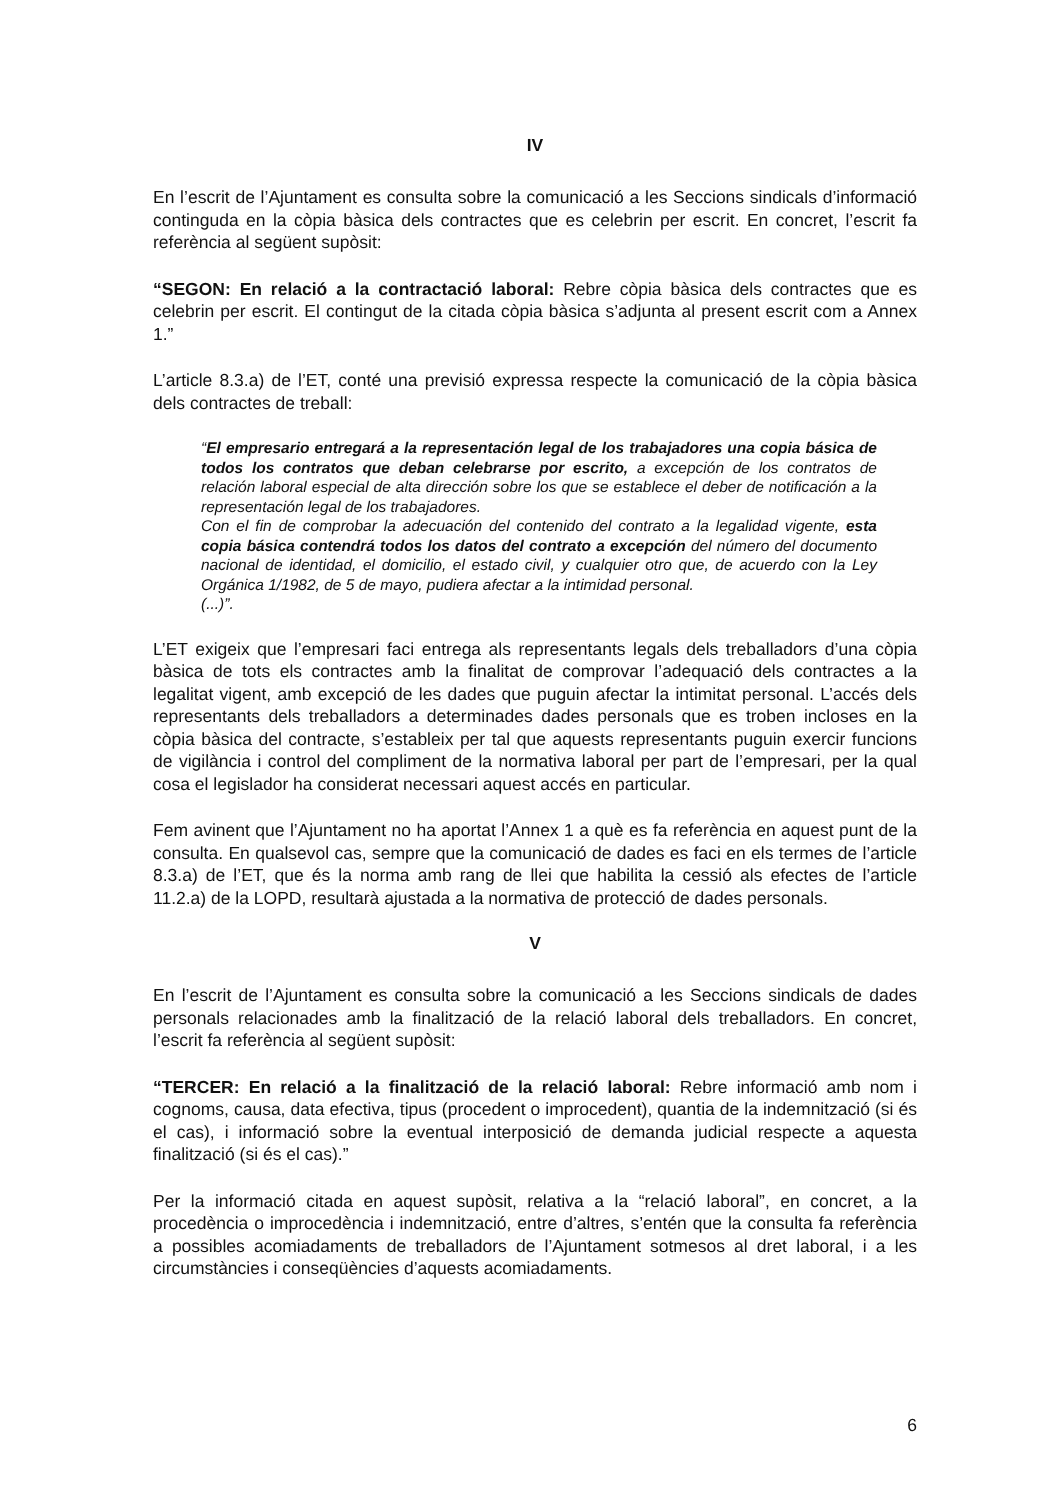IV
En l’escrit de l’Ajuntament es consulta sobre la comunicació a les Seccions sindicals d’informació continguda en la còpia bàsica dels contractes que es celebrin per escrit. En concret, l’escrit fa referència al següent supòsit:
“SEGON: En relació a la contractació laboral: Rebre còpia bàsica dels contractes que es celebrin per escrit. El contingut de la citada còpia bàsica s’adjunta al present escrit com a Annex 1.”
L’article 8.3.a) de l’ET, conté una previsió expressa respecte la comunicació de la còpia bàsica dels contractes de treball:
“El empresario entregará a la representación legal de los trabajadores una copia básica de todos los contratos que deban celebrarse por escrito, a excepción de los contratos de relación laboral especial de alta dirección sobre los que se establece el deber de notificación a la representación legal de los trabajadores.
Con el fin de comprobar la adecuación del contenido del contrato a la legalidad vigente, esta copia básica contendrá todos los datos del contrato a excepción del número del documento nacional de identidad, el domicilio, el estado civil, y cualquier otro que, de acuerdo con la Ley Orgánica 1/1982, de 5 de mayo, pudiera afectar a la intimidad personal.
(...)”.
L’ET exigeix que l’empresari faci entrega als representants legals dels treballadors d’una còpia bàsica de tots els contractes amb la finalitat de comprovar l’adequació dels contractes a la legalitat vigent, amb excepció de les dades que puguin afectar la intimitat personal. L’accés dels representants dels treballadors a determinades dades personals que es troben incloses en la còpia bàsica del contracte, s’estableix per tal que aquests representants puguin exercir funcions de vigilància i control del compliment de la normativa laboral per part de l’empresari, per la qual cosa el legislador ha considerat necessari aquest accés en particular.
Fem avinent que l’Ajuntament no ha aportat l’Annex 1 a què es fa referència en aquest punt de la consulta. En qualsevol cas, sempre que la comunicació de dades es faci en els termes de l’article 8.3.a) de l’ET, que és la norma amb rang de llei que habilita la cessió als efectes de l’article 11.2.a) de la LOPD, resultarà ajustada a la normativa de protecció de dades personals.
V
En l’escrit de l’Ajuntament es consulta sobre la comunicació a les Seccions sindicals de dades personals relacionades amb la finalització de la relació laboral dels treballadors. En concret, l’escrit fa referència al següent supòsit:
“TERCER: En relació a la finalització de la relació laboral: Rebre informació amb nom i cognoms, causa, data efectiva, tipus (procedent o improcedent), quantia de la indemnització (si és el cas), i informació sobre la eventual interposició de demanda judicial respecte a aquesta finalització (si és el cas).”
Per la informació citada en aquest supòsit, relativa a la “relació laboral”, en concret, a la procedència o improcedència i indemnització, entre d’altres, s’entén que la consulta fa referència a possibles acomiadaments de treballadors de l’Ajuntament sotmesos al dret laboral, i a les circumstàncies i conseqüències d’aquests acomiadaments.
6